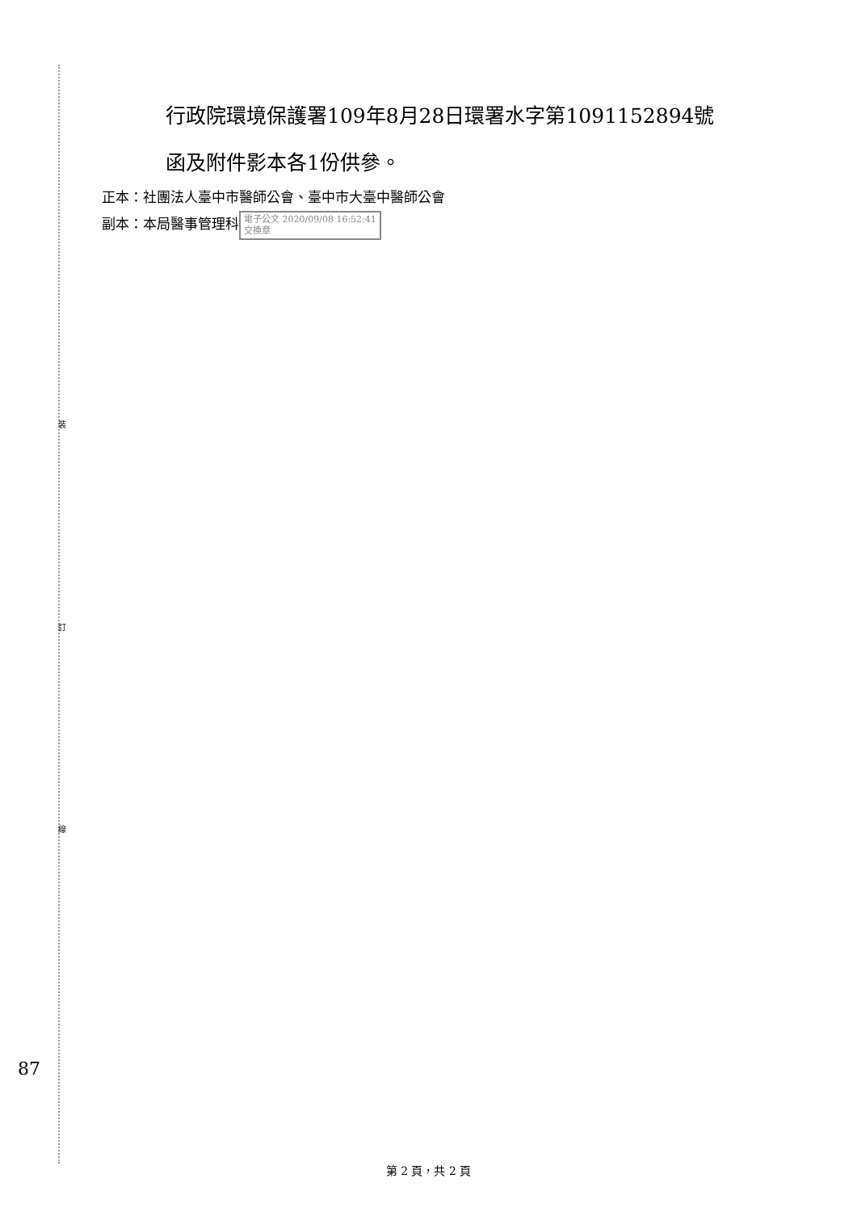行政院環境保護署109年8月28日環署水字第1091152894號
函及附件影本各1份供參。
正本：社團法人臺中市醫師公會、臺中市大臺中醫師公會
副本：本局醫事管理科 電子公文 2020/09/08 16:52:41
交換章
裝
訂
線
87
第 2 頁，共 2 頁